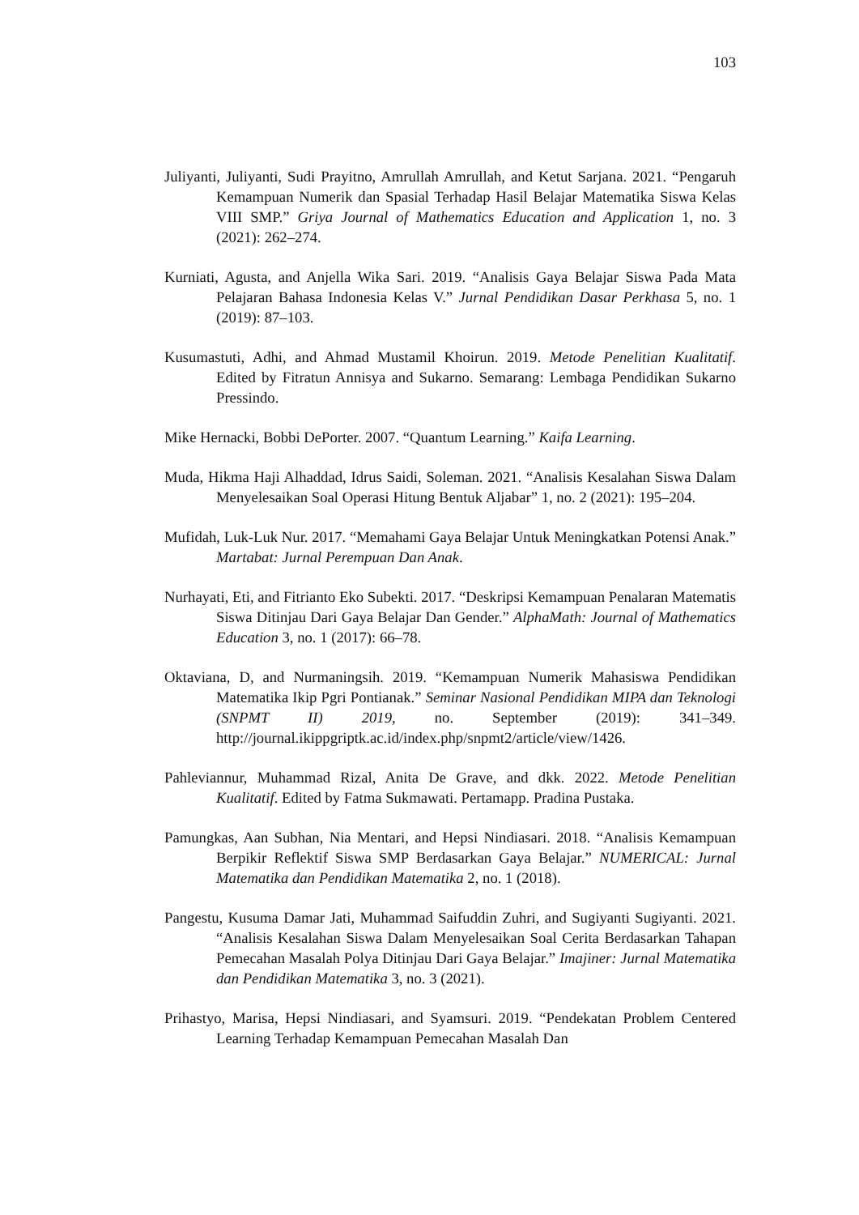103
Juliyanti, Juliyanti, Sudi Prayitno, Amrullah Amrullah, and Ketut Sarjana. 2021. “Pengaruh Kemampuan Numerik dan Spasial Terhadap Hasil Belajar Matematika Siswa Kelas VIII SMP.” Griya Journal of Mathematics Education and Application 1, no. 3 (2021): 262–274.
Kurniati, Agusta, and Anjella Wika Sari. 2019. “Analisis Gaya Belajar Siswa Pada Mata Pelajaran Bahasa Indonesia Kelas V.” Jurnal Pendidikan Dasar Perkhasa 5, no. 1 (2019): 87–103.
Kusumastuti, Adhi, and Ahmad Mustamil Khoirun. 2019. Metode Penelitian Kualitatif. Edited by Fitratun Annisya and Sukarno. Semarang: Lembaga Pendidikan Sukarno Pressindo.
Mike Hernacki, Bobbi DePorter. 2007. “Quantum Learning.” Kaifa Learning.
Muda, Hikma Haji Alhaddad, Idrus Saidi, Soleman. 2021. “Analisis Kesalahan Siswa Dalam Menyelesaikan Soal Operasi Hitung Bentuk Aljabar” 1, no. 2 (2021): 195–204.
Mufidah, Luk-Luk Nur. 2017. “Memahami Gaya Belajar Untuk Meningkatkan Potensi Anak.” Martabat: Jurnal Perempuan Dan Anak.
Nurhayati, Eti, and Fitrianto Eko Subekti. 2017. “Deskripsi Kemampuan Penalaran Matematis Siswa Ditinjau Dari Gaya Belajar Dan Gender.” AlphaMath: Journal of Mathematics Education 3, no. 1 (2017): 66–78.
Oktaviana, D, and Nurmaningsih. 2019. “Kemampuan Numerik Mahasiswa Pendidikan Matematika Ikip Pgri Pontianak.” Seminar Nasional Pendidikan MIPA dan Teknologi (SNPMT II) 2019, no. September (2019): 341–349. http://journal.ikippgriptk.ac.id/index.php/snpmt2/article/view/1426.
Pahleviannur, Muhammad Rizal, Anita De Grave, and dkk. 2022. Metode Penelitian Kualitatif. Edited by Fatma Sukmawati. Pertamapp. Pradina Pustaka.
Pamungkas, Aan Subhan, Nia Mentari, and Hepsi Nindiasari. 2018. “Analisis Kemampuan Berpikir Reflektif Siswa SMP Berdasarkan Gaya Belajar.” NUMERICAL: Jurnal Matematika dan Pendidikan Matematika 2, no. 1 (2018).
Pangestu, Kusuma Damar Jati, Muhammad Saifuddin Zuhri, and Sugiyanti Sugiyanti. 2021. “Analisis Kesalahan Siswa Dalam Menyelesaikan Soal Cerita Berdasarkan Tahapan Pemecahan Masalah Polya Ditinjau Dari Gaya Belajar.” Imajiner: Jurnal Matematika dan Pendidikan Matematika 3, no. 3 (2021).
Prihastyo, Marisa, Hepsi Nindiasari, and Syamsuri. 2019. “Pendekatan Problem Centered Learning Terhadap Kemampuan Pemecahan Masalah Dan